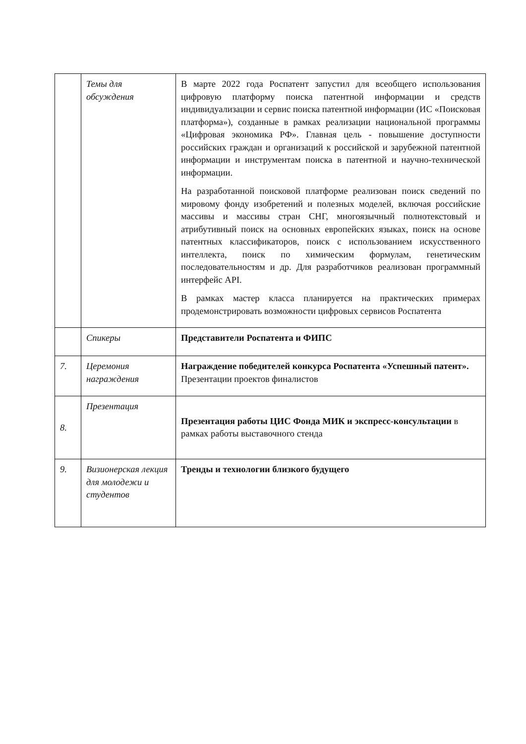| | Темы для обсуждения | В марте 2022 года Роспатент запустил для всеобщего использования цифровую платформу поиска патентной информации и средств индивидуализации и сервис поиска патентной информации (ИС «Поисковая платформа»), созданные в рамках реализации национальной программы «Цифровая экономика РФ». Главная цель - повышение доступности российских граждан и организаций к российской и зарубежной патентной информации и инструментам поиска в патентной и научно-технической информации. На разработанной поисковой платформе реализован поиск сведений по мировому фонду изобретений и полезных моделей, включая российские массивы и массивы стран СНГ, многоязычный полнотекстовый и атрибутивный поиск на основных европейских языках, поиск на основе патентных классификаторов, поиск с использованием искусственного интеллекта, поиск по химическим формулам, генетическим последовательностям и др. Для разработчиков реализован программный интерфейс API. В рамках мастер класса планируется на практических примерах продемонстрировать возможности цифровых сервисов Роспатента |
| | Спикеры | Представители Роспатента и ФИПС |
| 7. | Церемония награждения | Награждение победителей конкурса Роспатента «Успешный патент». Презентации проектов финалистов |
| 8. | Презентация | Презентация работы ЦИС Фонда МИК и экспресс-консультации в рамках работы выставочного стенда |
| 9. | Визионерская лекция для молодежи и студентов | Тренды и технологии близкого будущего |